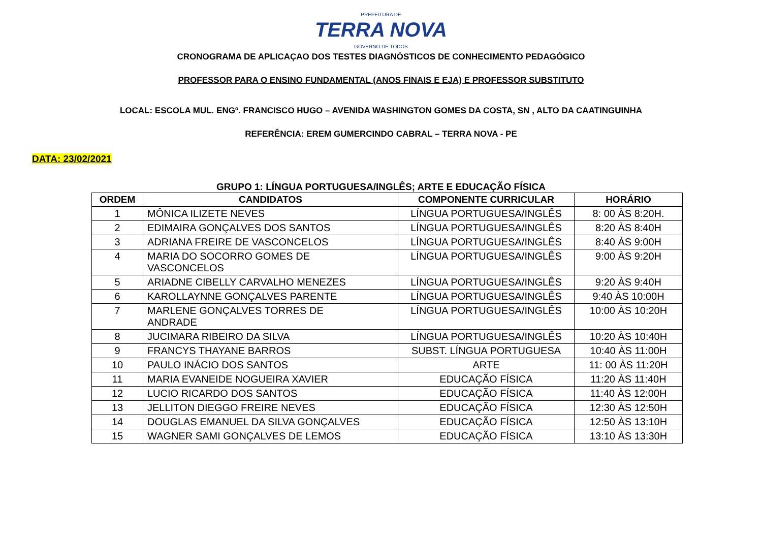PREFEITURA DE
TERRA NOVA
GOVERNO DE TODOS
CRONOGRAMA DE APLICAÇAO DOS TESTES DIAGNÓSTICOS DE CONHECIMENTO PEDAGÓGICO
PROFESSOR PARA O ENSINO FUNDAMENTAL (ANOS FINAIS E EJA) E PROFESSOR SUBSTITUTO
LOCAL: ESCOLA MUL. ENGº. FRANCISCO HUGO – AVENIDA WASHINGTON GOMES DA COSTA, SN , ALTO DA CAATINGUINHA
REFERÊNCIA: EREM GUMERCINDO CABRAL – TERRA NOVA - PE
DATA: 23/02/2021
GRUPO 1: LÍNGUA PORTUGUESA/INGLÊS; ARTE E EDUCAÇÃO FÍSICA
| ORDEM | CANDIDATOS | COMPONENTE CURRICULAR | HORÁRIO |
| --- | --- | --- | --- |
| 1 | MÔNICA ILIZETE NEVES | LÍNGUA PORTUGUESA/INGLÊS | 8: 00 ÀS 8:20H. |
| 2 | EDIMAIRA GONÇALVES DOS SANTOS | LÍNGUA PORTUGUESA/INGLÊS | 8:20 ÀS 8:40H |
| 3 | ADRIANA FREIRE DE VASCONCELOS | LÍNGUA PORTUGUESA/INGLÊS | 8:40 ÀS 9:00H |
| 4 | MARIA DO SOCORRO GOMES DE VASCONCELOS | LÍNGUA PORTUGUESA/INGLÊS | 9:00 ÀS 9:20H |
| 5 | ARIADNE CIBELLY CARVALHO MENEZES | LÍNGUA PORTUGUESA/INGLÊS | 9:20 ÀS 9:40H |
| 6 | KAROLLAYNNE GONÇALVES PARENTE | LÍNGUA PORTUGUESA/INGLÊS | 9:40 ÀS 10:00H |
| 7 | MARLENE GONÇALVES TORRES DE ANDRADE | LÍNGUA PORTUGUESA/INGLÊS | 10:00 ÀS 10:20H |
| 8 | JUCIMARA RIBEIRO DA SILVA | LÍNGUA PORTUGUESA/INGLÊS | 10:20 ÀS 10:40H |
| 9 | FRANCYS THAYANE BARROS | SUBST. LÍNGUA PORTUGUESA | 10:40 ÀS 11:00H |
| 10 | PAULO INÁCIO DOS SANTOS | ARTE | 11: 00 ÀS 11:20H |
| 11 | MARIA EVANEIDE NOGUEIRA XAVIER | EDUCAÇÃO FÍSICA | 11:20 ÀS 11:40H |
| 12 | LUCIO RICARDO DOS SANTOS | EDUCAÇÃO FÍSICA | 11:40 ÀS 12:00H |
| 13 | JELLITON DIEGGO FREIRE NEVES | EDUCAÇÃO FÍSICA | 12:30 ÀS 12:50H |
| 14 | DOUGLAS EMANUEL DA SILVA GONÇALVES | EDUCAÇÃO FÍSICA | 12:50 ÀS 13:10H |
| 15 | WAGNER SAMI GONÇALVES DE LEMOS | EDUCAÇÃO FÍSICA | 13:10 ÀS 13:30H |